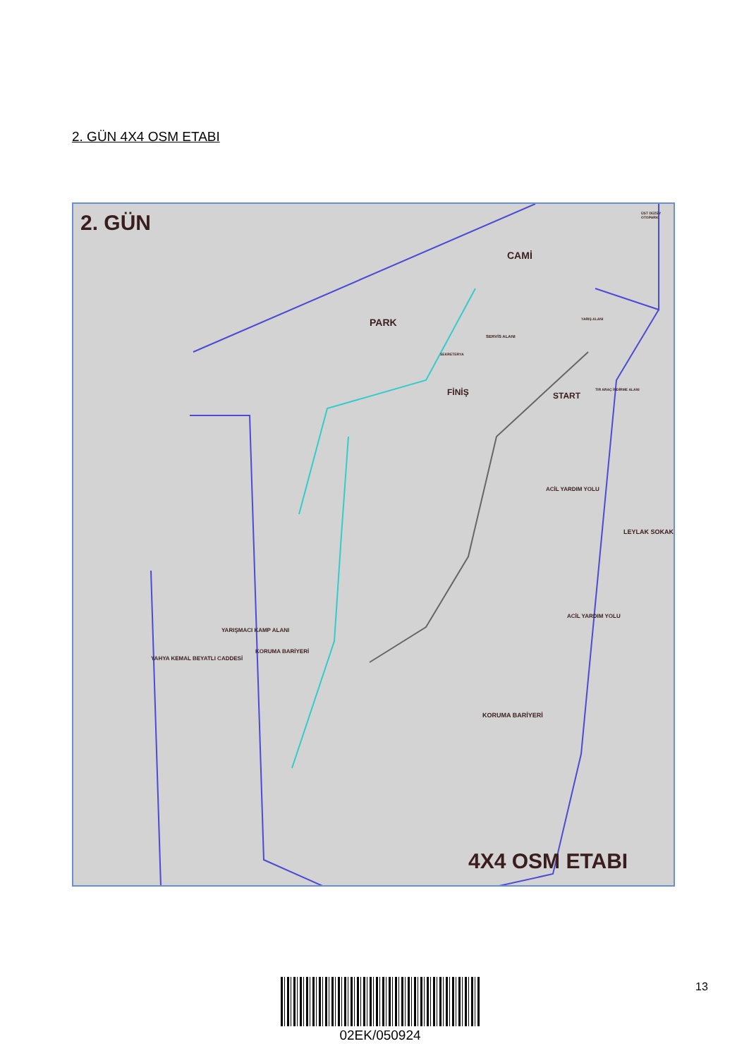2. GÜN 4X4 OSM ETABI
2. GÜN
CAMİ
PARK
START
FİNİŞ
ACİL YARDIM YOLU
KORUMA BARİYERİ
LEYLAK SOKAK
YAHYA KEMAL BEYATLI CADDESİ
YARIŞMACI KAMP ALANI
KORUMA BARİYERİ
ACİL YARDIM YOLU
SERVİS ALANI
SEKRETERYA
YARIŞ ALANI
TIR ARAÇ İNDİRME ALANI
ÜST DÜZEY OTOPARK
4X4 OSM ETABI
02EK/050924
13